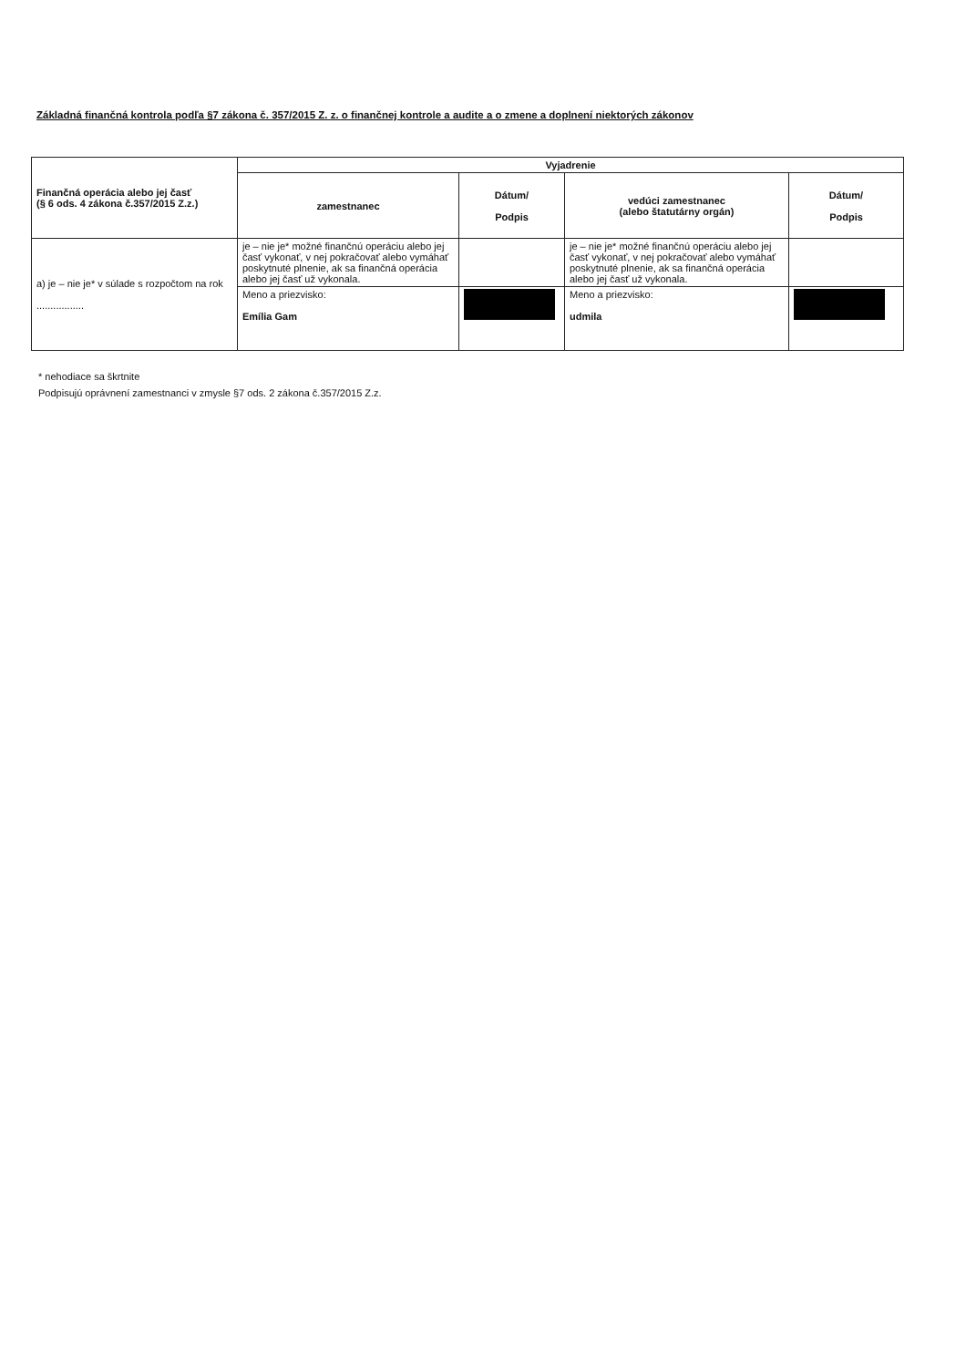Základná finančná kontrola podľa §7 zákona č. 357/2015 Z. z. o finančnej kontrole a audite a o zmene a doplnení niektorých zákonov
| Finančná operácia alebo jej časť (§ 6 ods. 4 zákona č.357/2015 Z.z.) | Vyjadrenie | | | |
| --- | --- | --- | --- | --- |
| | zamestnanec | Dátum/ Podpis | vedúci zamestnanec (alebo štatutárny orgán) | Dátum/ Podpis |
| a) je – nie je* v súlade s rozpočtom na rok ................. | je – nie je* možné finančnú operáciu alebo jej časť vykonať, v nej pokračovať alebo vymáhať poskytnuté plnenie, ak sa finančná operácia alebo jej časť už vykonala. | | je – nie je* možné finančnú operáciu alebo jej časť vykonať, v nej pokračovať alebo vymáhať poskytnuté plnenie, ak sa finančná operácia alebo jej časť už vykonala. | |
| | Meno a priezvisko: Emília Gam | | Meno a priezvisko: udmila | |
* nehodiace sa škrtnite
Podpisujú oprávnení zamestnanci v zmysle §7 ods. 2 zákona č.357/2015 Z.z.